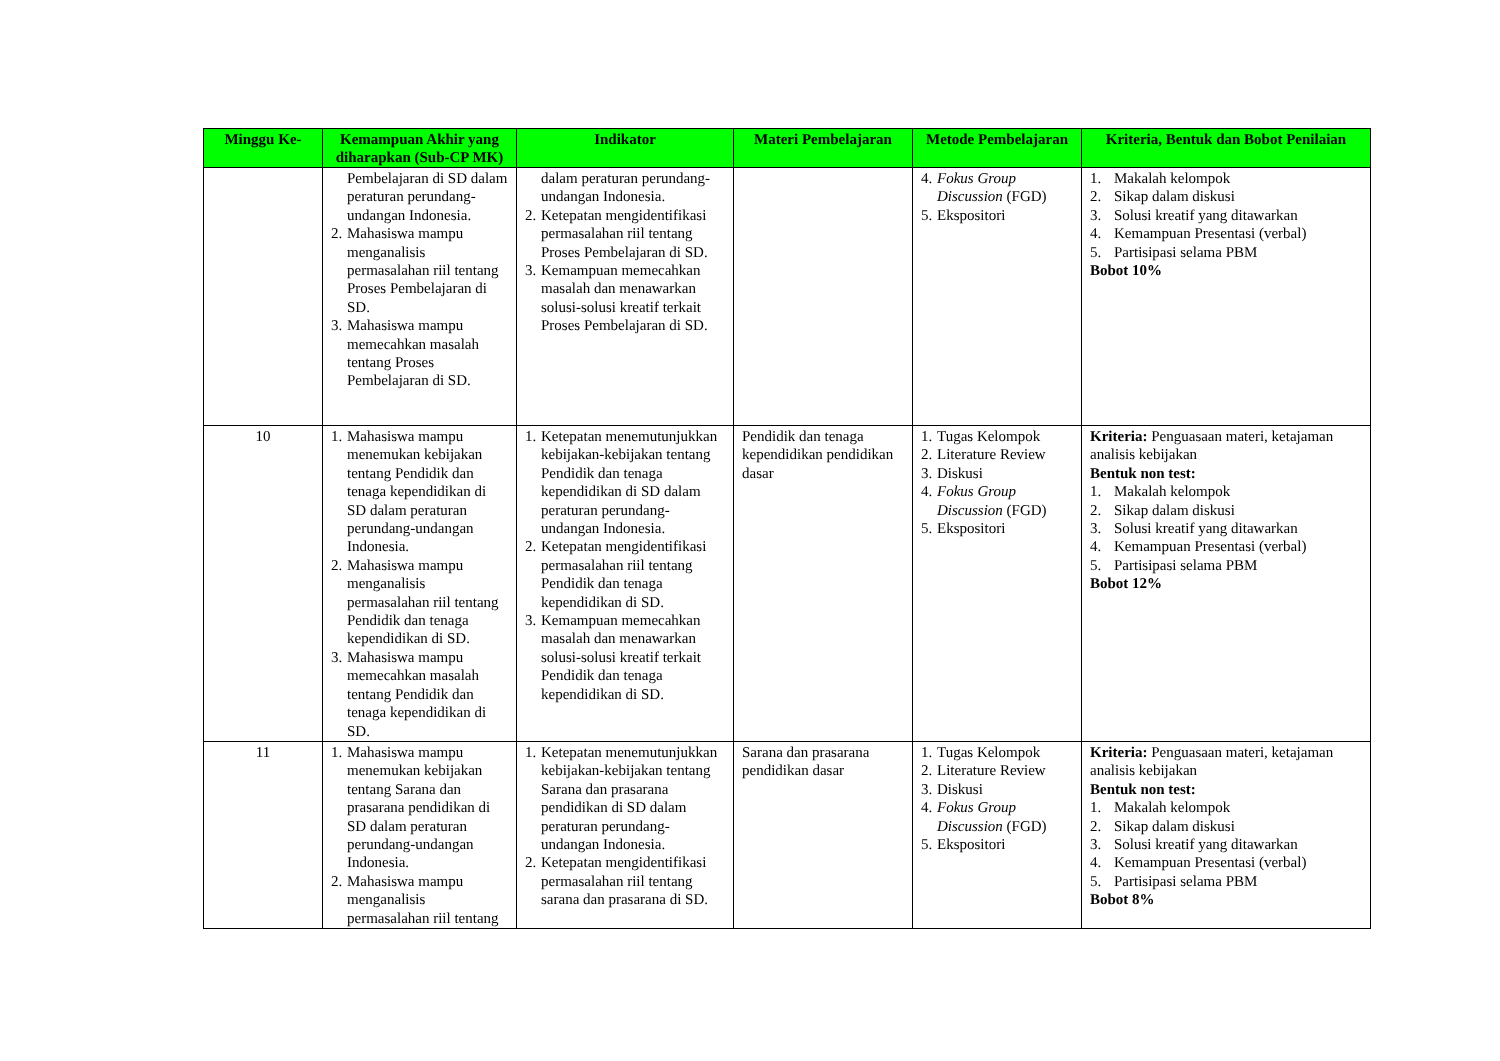| Minggu Ke- | Kemampuan Akhir yang diharapkan (Sub-CP MK) | Indikator | Materi Pembelajaran | Metode Pembelajaran | Kriteria, Bentuk dan Bobot Penilaian |
| --- | --- | --- | --- | --- | --- |
| | Pembelajaran di SD dalam peraturan perundang-undangan Indonesia. 2. Mahasiswa mampu menganalisis permasalahan riil tentang Proses Pembelajaran di SD. 3. Mahasiswa mampu memecahkan masalah tentang Proses Pembelajaran di SD. | dalam peraturan perundang-undangan Indonesia. 2. Ketepatan mengidentifikasi permasalahan riil tentang Proses Pembelajaran di SD. 3. Kemampuan memecahkan masalah dan menawarkan solusi-solusi kreatif terkait Proses Pembelajaran di SD. | | 4. Fokus Group Discussion (FGD) 5. Ekspositori | 1. Makalah kelompok 2. Sikap dalam diskusi 3. Solusi kreatif yang ditawarkan 4. Kemampuan Presentasi (verbal) 5. Partisipasi selama PBM Bobot 10% |
| 10 | 1. Mahasiswa mampu menemukan kebijakan tentang Pendidik dan tenaga kependidikan di SD dalam peraturan perundang-undangan Indonesia. 2. Mahasiswa mampu menganalisis permasalahan riil tentang Pendidik dan tenaga kependidikan di SD. 3. Mahasiswa mampu memecahkan masalah tentang Pendidik dan tenaga kependidikan di SD. | 1. Ketepatan menemutunjukkan kebijakan-kebijakan tentang Pendidik dan tenaga kependidikan di SD dalam peraturan perundang-undangan Indonesia. 2. Ketepatan mengidentifikasi permasalahan riil tentang Pendidik dan tenaga kependidikan di SD. 3. Kemampuan memecahkan masalah dan menawarkan solusi-solusi kreatif terkait Pendidik dan tenaga kependidikan di SD. | Pendidik dan tenaga kependidikan pendidikan dasar | 1. Tugas Kelompok 2. Literature Review 3. Diskusi 4. Fokus Group Discussion (FGD) 5. Ekspositori | Kriteria: Penguasaan materi, ketajaman analisis kebijakan Bentuk non test: 1. Makalah kelompok 2. Sikap dalam diskusi 3. Solusi kreatif yang ditawarkan 4. Kemampuan Presentasi (verbal) 5. Partisipasi selama PBM Bobot 12% |
| 11 | 1. Mahasiswa mampu menemukan kebijakan tentang Sarana dan prasarana pendidikan di SD dalam peraturan perundang-undangan Indonesia. 2. Mahasiswa mampu menganalisis permasalahan riil tentang | 1. Ketepatan menemutunjukkan kebijakan-kebijakan tentang Sarana dan prasarana pendidikan di SD dalam peraturan perundang-undangan Indonesia. 2. Ketepatan mengidentifikasi permasalahan riil tentang sarana dan prasarana di SD. | Sarana dan prasarana pendidikan dasar | 1. Tugas Kelompok 2. Literature Review 3. Diskusi 4. Fokus Group Discussion (FGD) 5. Ekspositori | Kriteria: Penguasaan materi, ketajaman analisis kebijakan Bentuk non test: 1. Makalah kelompok 2. Sikap dalam diskusi 3. Solusi kreatif yang ditawarkan 4. Kemampuan Presentasi (verbal) 5. Partisipasi selama PBM Bobot 8% |